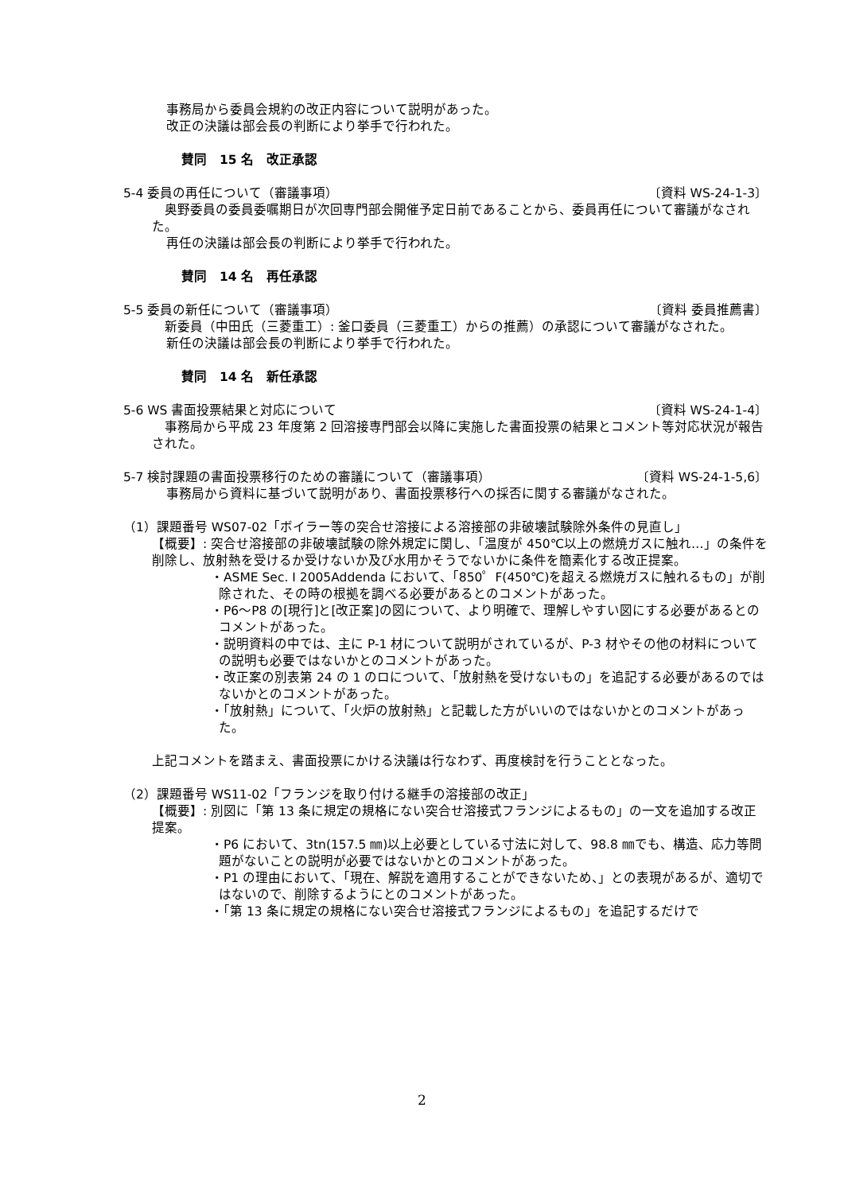事務局から委員会規約の改正内容について説明があった。
改正の決議は部会長の判断により挙手で行われた。
賛同　15 名　改正承認
5-4 委員の再任について（審議事項） 〔資料 WS-24-1-3〕
　奥野委員の委員委嘱期日が次回専門部会開催予定日前であることから、委員再任について審議がなされた。
再任の決議は部会長の判断により挙手で行われた。
賛同　14 名　再任承認
5-5 委員の新任について（審議事項） 〔資料 委員推薦書〕
　新委員（中田氏（三菱重工）: 釜口委員（三菱重工）からの推薦）の承認について審議がなされた。
新任の決議は部会長の判断により挙手で行われた。
賛同　14 名　新任承認
5-6 WS 書面投票結果と対応について 〔資料 WS-24-1-4〕
　事務局から平成 23 年度第 2 回溶接専門部会以降に実施した書面投票の結果とコメント等対応状況が報告された。
5-7 検討課題の書面投票移行のための審議について（審議事項） 〔資料 WS-24-1-5,6〕
事務局から資料に基づいて説明があり、書面投票移行への採否に関する審議がなされた。
（1）課題番号 WS07-02「ボイラー等の突合せ溶接による溶接部の非破壊試験除外条件の見直し」
【概要】: 突合せ溶接部の非破壊試験の除外規定に関し、「温度が 450℃以上の燃焼ガスに触れ…」の条件を削除し、放射熱を受けるか受けないか及び水用かそうでないかに条件を簡素化する改正提案。
・ASME Sec. I 2005Addenda において、「850゜F(450℃)を超える燃焼ガスに触れるもの」が削除された、その時の根拠を調べる必要があるとのコメントがあった。
・P6～P8 の[現行]と[改正案]の図について、より明確で、理解しやすい図にする必要があるとのコメントがあった。
・説明資料の中では、主に P-1 材について説明がされているが、P-3 材やその他の材料についての説明も必要ではないかとのコメントがあった。
・改正案の別表第 24 の 1 のロについて、「放射熱を受けないもの」を追記する必要があるのではないかとのコメントがあった。
・「放射熱」について、「火炉の放射熱」と記載した方がいいのではないかとのコメントがあった。
上記コメントを踏まえ、書面投票にかける決議は行なわず、再度検討を行うこととなった。
（2）課題番号 WS11-02「フランジを取り付ける継手の溶接部の改正」
【概要】: 別図に「第 13 条に規定の規格にない突合せ溶接式フランジによるもの」の一文を追加する改正提案。
・P6 において、3tn(157.5 ㎜)以上必要としている寸法に対して、98.8 ㎜でも、構造、応力等問題がないことの説明が必要ではないかとのコメントがあった。
・P1 の理由において、「現在、解説を適用することができないため、」との表現があるが、適切ではないので、削除するようにとのコメントがあった。
・「第 13 条に規定の規格にない突合せ溶接式フランジによるもの」を追記するだけで
2